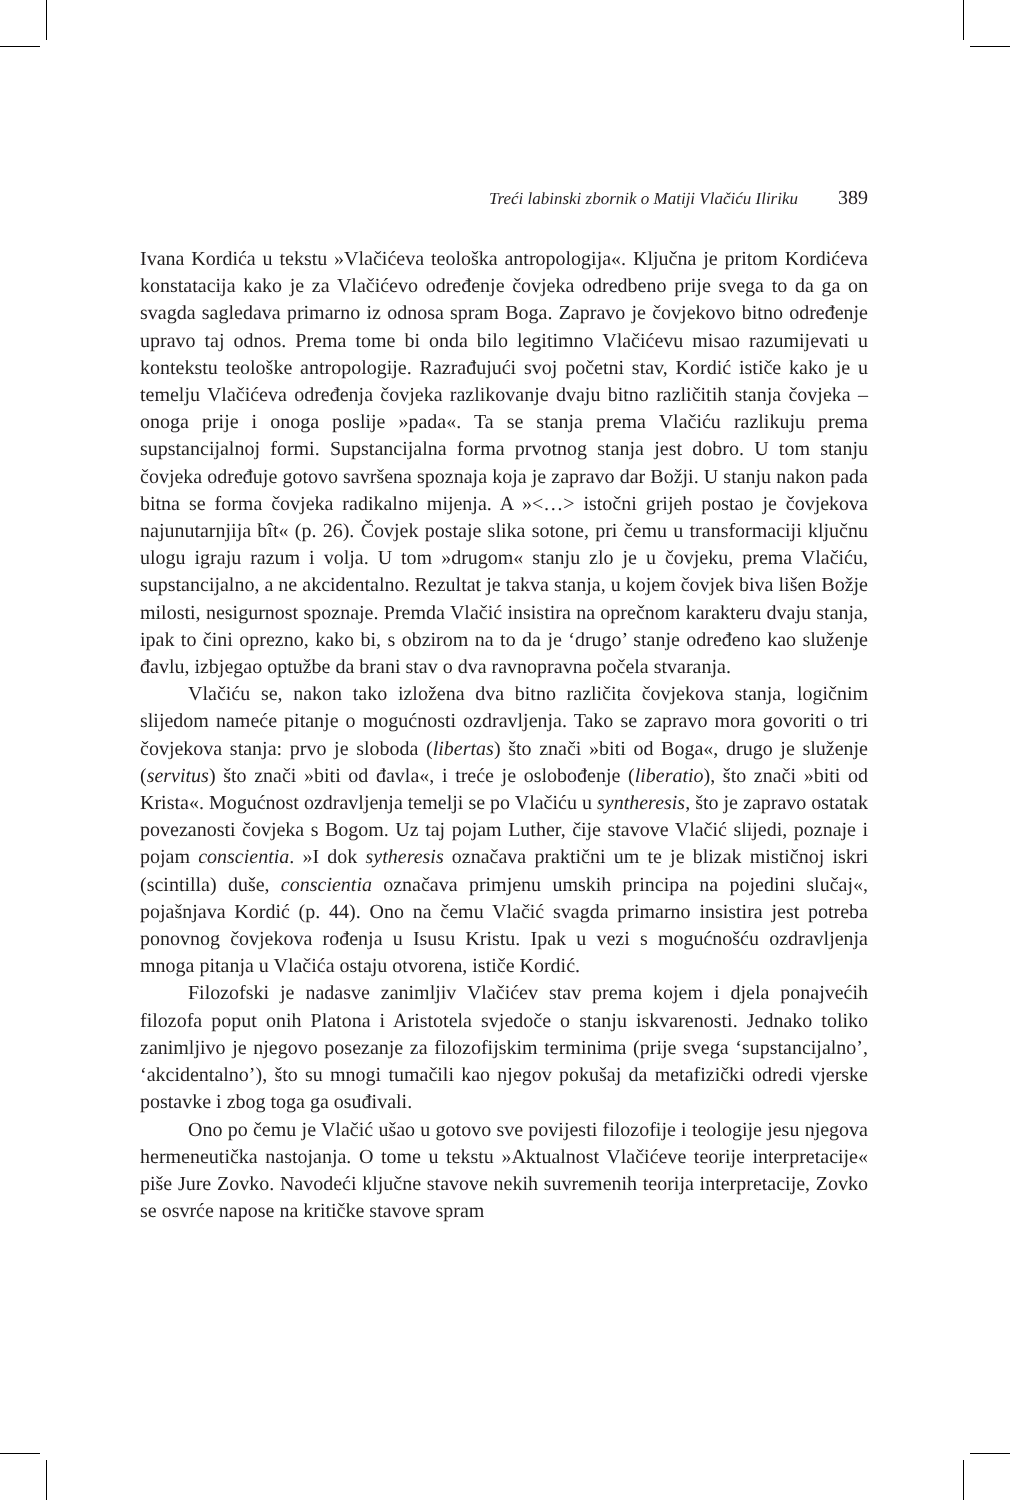Treći labinski zbornik o Matiji Vlačiću Iliriku 389
Ivana Kordića u tekstu »Vlačićeva teološka antropologija«. Ključna je pritom Kordićeva konstatacija kako je za Vlačićevo određenje čovjeka odredbeno prije svega to da ga on svagda sagledava primarno iz odnosa spram Boga. Zapravo je čovjekovo bitno određenje upravo taj odnos. Prema tome bi onda bilo legitimno Vlačićevu misao razumijevati u kontekstu teološke antropologije. Razrađujući svoj početni stav, Kordić ističe kako je u temelju Vlačićeva određenja čovjeka razlikovanje dvaju bitno različitih stanja čovjeka – onoga prije i onoga poslije »pada«. Ta se stanja prema Vlačiću razlikuju prema supstancijalnoj formi. Supstancijalna forma prvotnog stanja jest dobro. U tom stanju čovjeka određuje gotovo savršena spoznaja koja je zapravo dar Božji. U stanju nakon pada bitna se forma čovjeka radikalno mijenja. A »<…> istočni grijeh postao je čovjekova najunutarnjija bît« (p. 26). Čovjek postaje slika sotone, pri čemu u transformaciji ključnu ulogu igraju razum i volja. U tom »drugom« stanju zlo je u čovjeku, prema Vlačiću, supstancijalno, a ne akcidentalno. Rezultat je takva stanja, u kojem čovjek biva lišen Božje milosti, nesigurnost spoznaje. Premda Vlačić insistira na oprečnom karakteru dvaju stanja, ipak to čini oprezno, kako bi, s obzirom na to da je ‘drugo’ stanje određeno kao služenje đavlu, izbjegao optužbe da brani stav o dva ravnopravna počela stvaranja.
Vlačiću se, nakon tako izložena dva bitno različita čovjekova stanja, logičnim slijedom nameće pitanje o mogućnosti ozdravljenja. Tako se zapravo mora govoriti o tri čovjekova stanja: prvo je sloboda (libertas) što znači »biti od Boga«, drugo je služenje (servitus) što znači »biti od đavla«, i treće je oslobođenje (liberatio), što znači »biti od Krista«. Mogućnost ozdravljenja temelji se po Vlačiću u syntheresis, što je zapravo ostatak povezanosti čovjeka s Bogom. Uz taj pojam Luther, čije stavove Vlačić slijedi, poznaje i pojam conscientia. »I dok sytheresis označava praktični um te je blizak mističnoj iskri (scintilla) duše, conscientia označava primjenu umskih principa na pojedini slučaj«, pojašnjava Kordić (p. 44). Ono na čemu Vlačić svagda primarno insistira jest potreba ponovnog čovjekova rođenja u Isusu Kristu. Ipak u vezi s mogućnošću ozdravljenja mnoga pitanja u Vlačića ostaju otvorena, ističe Kordić.
Filozofski je nadasve zanimljiv Vlačićev stav prema kojem i djela ponajvećih filozofa poput onih Platona i Aristotela svjedoče o stanju iskvarenosti. Jednako toliko zanimljivo je njegovo posezanje za filozofijskim terminima (prije svega ‘supstancijalno’, ‘akcidentalno’), što su mnogi tumačili kao njegov pokušaj da metafizički odredi vjerske postavke i zbog toga ga osuđivali.
Ono po čemu je Vlačić ušao u gotovo sve povijesti filozofije i teologije jesu njegova hermeneutička nastojanja. O tome u tekstu »Aktualnost Vlačićeve teorije interpretacije« piše Jure Zovko. Navodeći ključne stavove nekih suvremenih teorija interpretacije, Zovko se osvrće napose na kritičke stavove spram